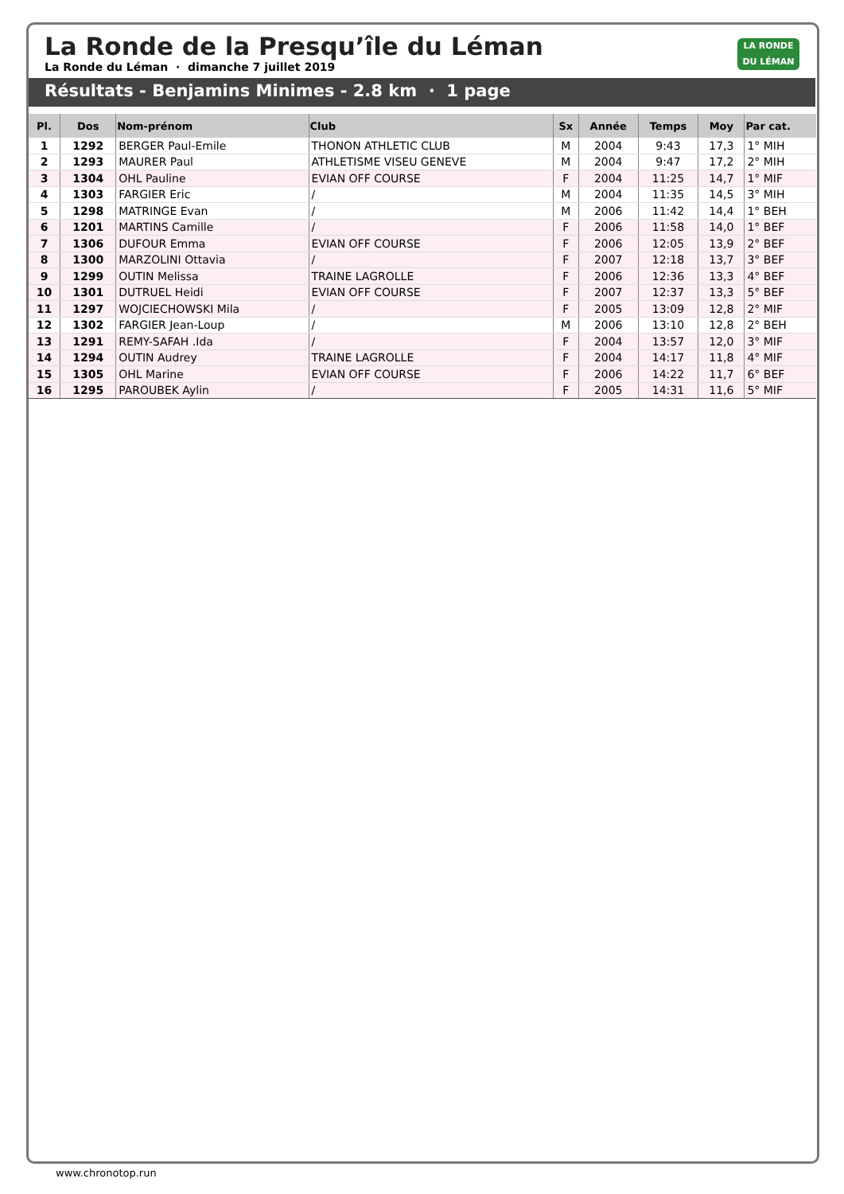La Ronde de la Presqu’île du Léman
La Ronde du Léman · dimanche 7 juillet 2019
LA RONDE
DU LÉMAN
Résultats - Benjamins Minimes - 2.8 km · 1 page
| Pl. | Dos | Nom-prénom | Club | Sx | Année | Temps | Moy | Par cat. |
| --- | --- | --- | --- | --- | --- | --- | --- | --- |
| 1 | 1292 | BERGER Paul-Emile | THONON ATHLETIC CLUB | M | 2004 | 9:43 | 17,3 | 1° MIH |
| 2 | 1293 | MAURER Paul | ATHLETISME VISEU GENEVE | M | 2004 | 9:47 | 17,2 | 2° MIH |
| 3 | 1304 | OHL Pauline | EVIAN OFF COURSE | F | 2004 | 11:25 | 14,7 | 1° MIF |
| 4 | 1303 | FARGIER Eric | / | M | 2004 | 11:35 | 14,5 | 3° MIH |
| 5 | 1298 | MATRINGE Evan | / | M | 2006 | 11:42 | 14,4 | 1° BEH |
| 6 | 1201 | MARTINS Camille | / | F | 2006 | 11:58 | 14,0 | 1° BEF |
| 7 | 1306 | DUFOUR Emma | EVIAN OFF COURSE | F | 2006 | 12:05 | 13,9 | 2° BEF |
| 8 | 1300 | MARZOLINI Ottavia | / | F | 2007 | 12:18 | 13,7 | 3° BEF |
| 9 | 1299 | OUTIN Melissa | TRAINE LAGROLLE | F | 2006 | 12:36 | 13,3 | 4° BEF |
| 10 | 1301 | DUTRUEL Heidi | EVIAN OFF COURSE | F | 2007 | 12:37 | 13,3 | 5° BEF |
| 11 | 1297 | WOJCIECHOWSKI Mila | / | F | 2005 | 13:09 | 12,8 | 2° MIF |
| 12 | 1302 | FARGIER Jean-Loup | / | M | 2006 | 13:10 | 12,8 | 2° BEH |
| 13 | 1291 | REMY-SAFAH .Ida | / | F | 2004 | 13:57 | 12,0 | 3° MIF |
| 14 | 1294 | OUTIN Audrey | TRAINE LAGROLLE | F | 2004 | 14:17 | 11,8 | 4° MIF |
| 15 | 1305 | OHL Marine | EVIAN OFF COURSE | F | 2006 | 14:22 | 11,7 | 6° BEF |
| 16 | 1295 | PAROUBEK Aylin | / | F | 2005 | 14:31 | 11,6 | 5° MIF |
www.chronotop.run